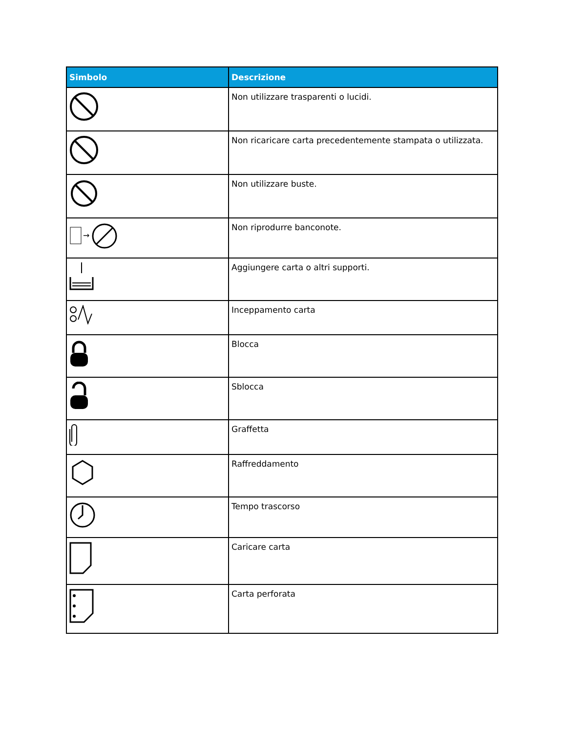| Simbolo | Descrizione |
| --- | --- |
| | Non utilizzare trasparenti o lucidi. |
| | Non ricaricare carta precedentemente stampata o utilizzata. |
| | Non utilizzare buste. |
| → | Non riprodurre banconote. |
| | Aggiungere carta o altri supporti. |
| | Inceppamento carta |
| | Blocca |
| | Sblocca |
| | Graffetta |
| | Raffreddamento |
| | Tempo trascorso |
| | Caricare carta |
| | Carta perforata |